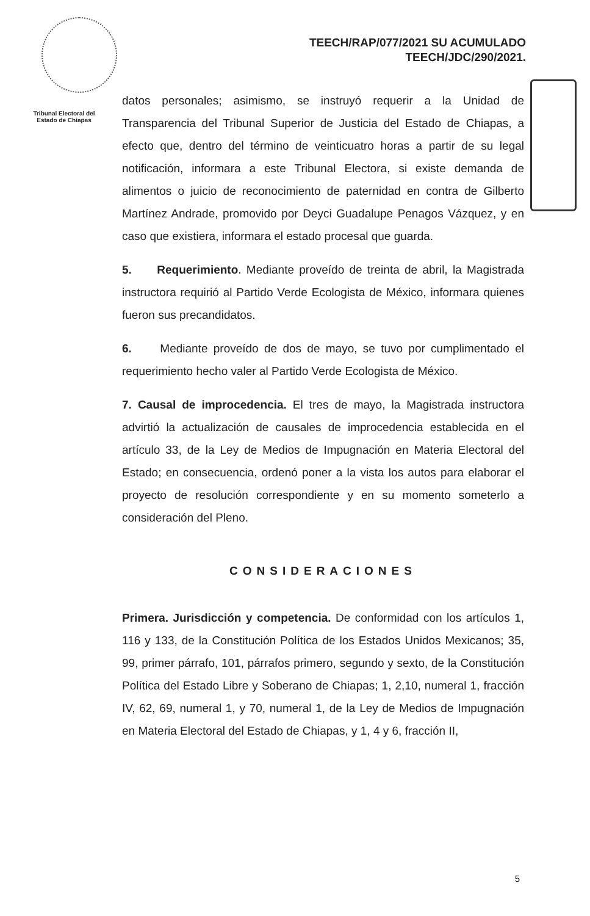TEECH/RAP/077/2021 SU ACUMULADO
TEECH/JDC/290/2021.
Tribunal Electoral del Estado de Chiapas
datos personales; asimismo, se instruyó requerir a la Unidad de Transparencia del Tribunal Superior de Justicia del Estado de Chiapas, a efecto que, dentro del término de veinticuatro horas a partir de su legal notificación, informara a este Tribunal Electora, si existe demanda de alimentos o juicio de reconocimiento de paternidad en contra de Gilberto Martínez Andrade, promovido por Deyci Guadalupe Penagos Vázquez, y en caso que existiera, informara el estado procesal que guarda.
5. Requerimiento. Mediante proveído de treinta de abril, la Magistrada instructora requirió al Partido Verde Ecologista de México, informara quienes fueron sus precandidatos.
6. Mediante proveído de dos de mayo, se tuvo por cumplimentado el requerimiento hecho valer al Partido Verde Ecologista de México.
7. Causal de improcedencia. El tres de mayo, la Magistrada instructora advirtió la actualización de causales de improcedencia establecida en el artículo 33, de la Ley de Medios de Impugnación en Materia Electoral del Estado; en consecuencia, ordenó poner a la vista los autos para elaborar el proyecto de resolución correspondiente y en su momento someterlo a consideración del Pleno.
CONSIDERACIONES
Primera. Jurisdicción y competencia. De conformidad con los artículos 1, 116 y 133, de la Constitución Política de los Estados Unidos Mexicanos; 35, 99, primer párrafo, 101, párrafos primero, segundo y sexto, de la Constitución Política del Estado Libre y Soberano de Chiapas; 1, 2,10, numeral 1, fracción IV, 62, 69, numeral 1, y 70, numeral 1, de la Ley de Medios de Impugnación en Materia Electoral del Estado de Chiapas, y 1, 4 y 6, fracción II,
5